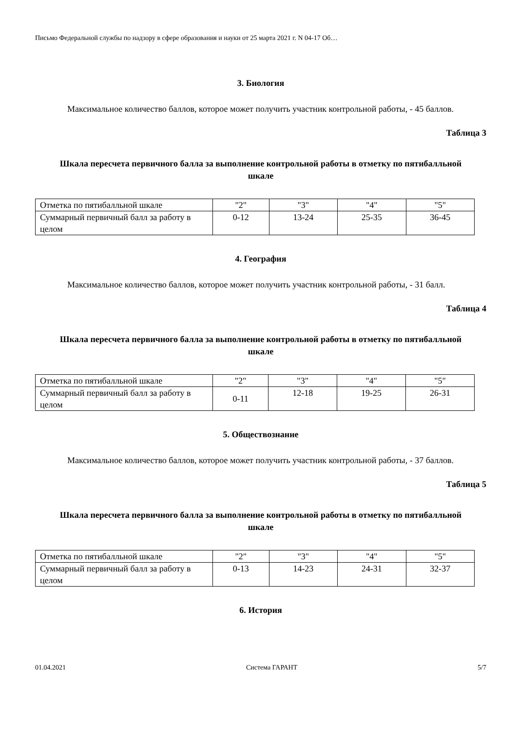Письмо Федеральной службы по надзору в сфере образования и науки от 25 марта 2021 г. N 04-17 Об…
3. Биология
Максимальное количество баллов, которое может получить участник контрольной работы, - 45 баллов.
Таблица 3
Шкала пересчета первичного балла за выполнение контрольной работы в отметку по пятибалльной шкале
| Отметка по пятибалльной шкале | "2" | "3" | "4" | "5" |
| Суммарный первичный балл за работу в целом | 0-12 | 13-24 | 25-35 | 36-45 |
4. География
Максимальное количество баллов, которое может получить участник контрольной работы, - 31 балл.
Таблица 4
Шкала пересчета первичного балла за выполнение контрольной работы в отметку по пятибалльной шкале
| Отметка по пятибалльной шкале | "2" | "3" | "4" | "5" |
| Суммарный первичный балл за работу в целом | 0-11 | 12-18 | 19-25 | 26-31 |
5. Обществознание
Максимальное количество баллов, которое может получить участник контрольной работы, - 37 баллов.
Таблица 5
Шкала пересчета первичного балла за выполнение контрольной работы в отметку по пятибалльной шкале
| Отметка по пятибалльной шкале | "2" | "3" | "4" | "5" |
| Суммарный первичный балл за работу в целом | 0-13 | 14-23 | 24-31 | 32-37 |
6. История
01.04.2021 Система ГАРАНТ 5/7